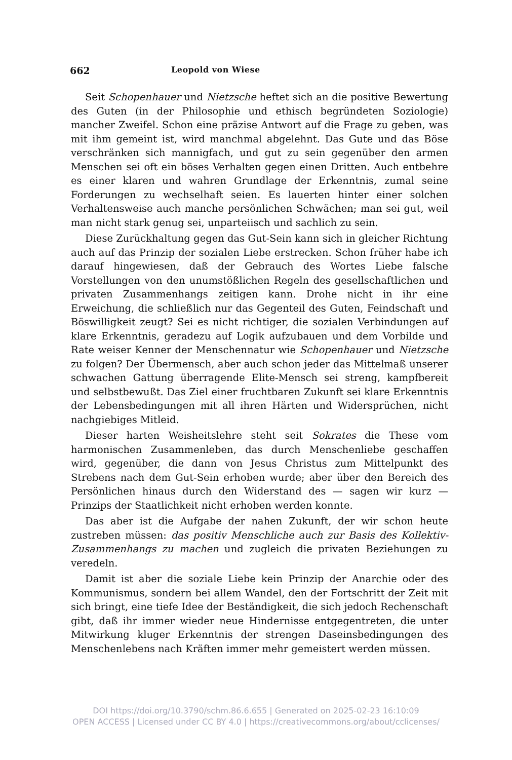662 Leopold von Wiese
Seit Schopenhauer und Nietzsche heftet sich an die positive Bewertung des Guten (in der Philosophie und ethisch begründeten Soziologie) mancher Zweifel. Schon eine präzise Antwort auf die Frage zu geben, was mit ihm gemeint ist, wird manchmal abgelehnt. Das Gute und das Böse verschränken sich mannigfach, und gut zu sein gegenüber den armen Menschen sei oft ein böses Verhalten gegen einen Dritten. Auch entbehre es einer klaren und wahren Grundlage der Erkenntnis, zumal seine Forderungen zu wechselhaft seien. Es lauerten hinter einer solchen Verhaltensweise auch manche persönlichen Schwächen; man sei gut, weil man nicht stark genug sei, unparteiisch und sachlich zu sein.
Diese Zurückhaltung gegen das Gut-Sein kann sich in gleicher Richtung auch auf das Prinzip der sozialen Liebe erstrecken. Schon früher habe ich darauf hingewiesen, daß der Gebrauch des Wortes Liebe falsche Vorstellungen von den unumstößlichen Regeln des gesellschaftlichen und privaten Zusammenhangs zeitigen kann. Drohe nicht in ihr eine Erweichung, die schließlich nur das Gegenteil des Guten, Feindschaft und Böswilligkeit zeugt? Sei es nicht richtiger, die sozialen Verbindungen auf klare Erkenntnis, geradezu auf Logik aufzubauen und dem Vorbilde und Rate weiser Kenner der Menschennatur wie Schopenhauer und Nietzsche zu folgen? Der Übermensch, aber auch schon jeder das Mittelmaß unserer schwachen Gattung überragende Elite-Mensch sei streng, kampfbereit und selbstbewußt. Das Ziel einer fruchtbaren Zukunft sei klare Erkenntnis der Lebensbedingungen mit all ihren Härten und Widersprüchen, nicht nachgiebiges Mitleid.
Dieser harten Weisheitslehre steht seit Sokrates die These vom harmonischen Zusammenleben, das durch Menschenliebe geschaffen wird, gegenüber, die dann von Jesus Christus zum Mittelpunkt des Strebens nach dem Gut-Sein erhoben wurde; aber über den Bereich des Persönlichen hinaus durch den Widerstand des — sagen wir kurz — Prinzips der Staatlichkeit nicht erhoben werden konnte.
Das aber ist die Aufgabe der nahen Zukunft, der wir schon heute zustreben müssen: das positiv Menschliche auch zur Basis des Kollektiv-Zusammenhangs zu machen und zugleich die privaten Beziehungen zu veredeln.
Damit ist aber die soziale Liebe kein Prinzip der Anarchie oder des Kommunismus, sondern bei allem Wandel, den der Fortschritt der Zeit mit sich bringt, eine tiefe Idee der Beständigkeit, die sich jedoch Rechenschaft gibt, daß ihr immer wieder neue Hindernisse entgegentreten, die unter Mitwirkung kluger Erkenntnis der strengen Daseinsbedingungen des Menschenlebens nach Kräften immer mehr gemeistert werden müssen.
DOI https://doi.org/10.3790/schm.86.6.655 | Generated on 2025-02-23 16:10:09
OPEN ACCESS | Licensed under CC BY 4.0 | https://creativecommons.org/about/cclicenses/